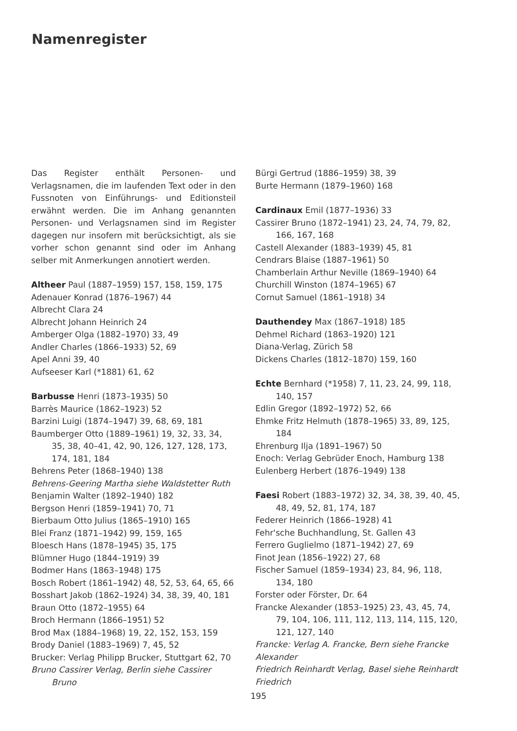Namenregister
Das Register enthält Personen- und Verlagsnamen, die im laufenden Text oder in den Fussnoten von Einführungs- und Editionsteil erwähnt werden. Die im Anhang genannten Personen- und Verlagsnamen sind im Register dagegen nur insofern mit berücksichtigt, als sie vorher schon genannt sind oder im Anhang selber mit Anmerkungen annotiert werden.
Altheer Paul (1887–1959) 157, 158, 159, 175
Adenauer Konrad (1876–1967) 44
Albrecht Clara 24
Albrecht Johann Heinrich 24
Amberger Olga (1882–1970) 33, 49
Andler Charles (1866–1933) 52, 69
Apel Anni 39, 40
Aufseeser Karl (*1881) 61, 62
Barbusse Henri (1873–1935) 50
Barrès Maurice (1862–1923) 52
Barzini Luigi (1874–1947) 39, 68, 69, 181
Baumberger Otto (1889–1961) 19, 32, 33, 34, 35, 38, 40–41, 42, 90, 126, 127, 128, 173, 174, 181, 184
Behrens Peter (1868–1940) 138
Behrens-Geering Martha siehe Waldstetter Ruth
Benjamin Walter (1892–1940) 182
Bergson Henri (1859–1941) 70, 71
Bierbaum Otto Julius (1865–1910) 165
Blei Franz (1871–1942) 99, 159, 165
Bloesch Hans (1878–1945) 35, 175
Blümner Hugo (1844–1919) 39
Bodmer Hans (1863–1948) 175
Bosch Robert (1861–1942) 48, 52, 53, 64, 65, 66
Bosshart Jakob (1862–1924) 34, 38, 39, 40, 181
Braun Otto (1872–1955) 64
Broch Hermann (1866–1951) 52
Brod Max (1884–1968) 19, 22, 152, 153, 159
Brody Daniel (1883–1969) 7, 45, 52
Brucker: Verlag Philipp Brucker, Stuttgart 62, 70
Bruno Cassirer Verlag, Berlin siehe Cassirer Bruno
Bürgi Gertrud (1886–1959) 38, 39
Burte Hermann (1879–1960) 168
Cardinaux Emil (1877–1936) 33
Cassirer Bruno (1872–1941) 23, 24, 74, 79, 82, 166, 167, 168
Castell Alexander (1883–1939) 45, 81
Cendrars Blaise (1887–1961) 50
Chamberlain Arthur Neville (1869–1940) 64
Churchill Winston (1874–1965) 67
Cornut Samuel (1861–1918) 34
Dauthendey Max (1867–1918) 185
Dehmel Richard (1863–1920) 121
Diana-Verlag, Zürich 58
Dickens Charles (1812–1870) 159, 160
Echte Bernhard (*1958) 7, 11, 23, 24, 99, 118, 140, 157
Edlin Gregor (1892–1972) 52, 66
Ehmke Fritz Helmuth (1878–1965) 33, 89, 125, 184
Ehrenburg Ilja (1891–1967) 50
Enoch: Verlag Gebrüder Enoch, Hamburg 138
Eulenberg Herbert (1876–1949) 138
Faesi Robert (1883–1972) 32, 34, 38, 39, 40, 45, 48, 49, 52, 81, 174, 187
Federer Heinrich (1866–1928) 41
Fehr'sche Buchhandlung, St. Gallen 43
Ferrero Guglielmo (1871–1942) 27, 69
Finot Jean (1856–1922) 27, 68
Fischer Samuel (1859–1934) 23, 84, 96, 118, 134, 180
Forster oder Förster, Dr. 64
Francke Alexander (1853–1925) 23, 43, 45, 74, 79, 104, 106, 111, 112, 113, 114, 115, 120, 121, 127, 140
Francke: Verlag A. Francke, Bern siehe Francke Alexander
Friedrich Reinhardt Verlag, Basel siehe Reinhardt Friedrich
195